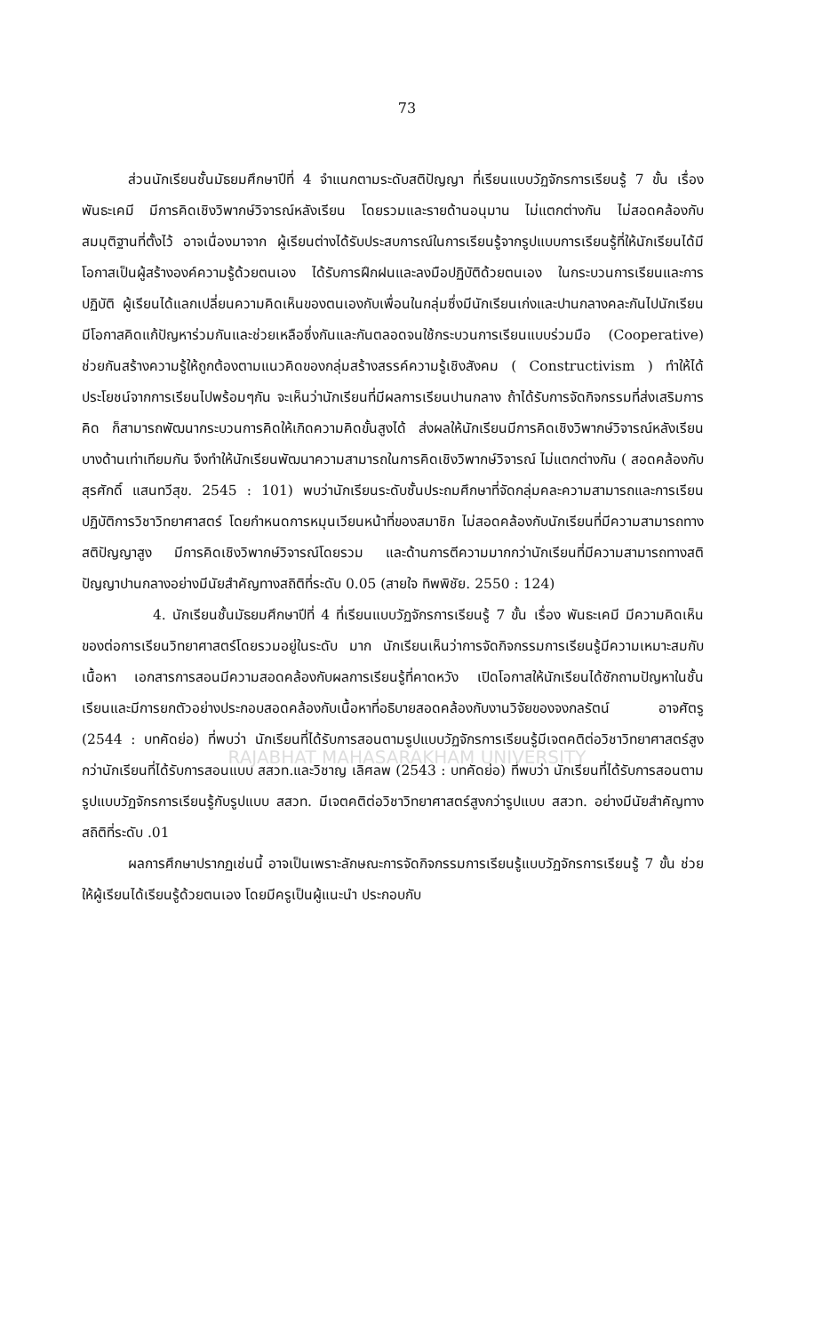73
ส่วนนักเรียนชั้นมัธยมศึกษาปีที่ 4 จำแนกตามระดับสติปัญญา ที่เรียนแบบวัฏจักรการเรียนรู้ 7 ขั้น เรื่อง พันธะเคมี มีการคิดเชิงวิพากษ์วิจารณ์หลังเรียน โดยรวมและรายด้านอนุมาน ไม่แตกต่างกัน ไม่สอดคล้องกับสมมุติฐานที่ตั้งไว้ อาจเนื่องมาจาก ผู้เรียนต่างได้รับประสบการณ์ในการเรียนรู้จากรูปแบบการเรียนรู้ที่ให้นักเรียนได้มีโอกาสเป็นผู้สร้างองค์ความรู้ด้วยตนเอง ได้รับการฝึกฝนและลงมือปฏิบัติด้วยตนเอง ในกระบวนการเรียนและการปฏิบัติ ผู้เรียนได้แลกเปลี่ยนความคิดเห็นของตนเองกับเพื่อนในกลุ่มซึ่งมีนักเรียนเก่งและปานกลางคละกันไปนักเรียนมีโอกาสคิดแก้ปัญหาร่วมกันและช่วยเหลือซึ่งกันและกันตลอดจนใช้กระบวนการเรียนแบบร่วมมือ (Cooperative) ช่วยกันสร้างความรู้ให้ถูกต้องตามแนวคิดของกลุ่มสร้างสรรค์ความรู้เชิงสังคม ( Constructivism ) ทำให้ได้ประโยชน์จากการเรียนไปพร้อมๆกัน จะเห็นว่านักเรียนที่มีผลการเรียนปานกลาง ถ้าได้รับการจัดกิจกรรมที่ส่งเสริมการคิด ก็สามารถพัฒนากระบวนการคิดให้เกิดความคิดขั้นสูงได้ ส่งผลให้นักเรียนมีการคิดเชิงวิพากษ์วิจารณ์หลังเรียนบางด้านเท่าเทียมกัน จึงทำให้นักเรียนพัฒนาความสามารถในการคิดเชิงวิพากษ์วิจารณ์ ไม่แตกต่างกัน ( สอดคล้องกับ สุรศักดิ์ แสนทวีสุข. 2545 : 101) พบว่านักเรียนระดับชั้นประถมศึกษาที่จัดกลุ่มคละความสามารถและการเรียนปฏิบัติการวิชาวิทยาศาสตร์ โดยกำหนดการหมุนเวียนหน้าที่ของสมาชิก ไม่สอดคล้องกับนักเรียนที่มีความสามารถทางสติปัญญาสูง มีการคิดเชิงวิพากษ์วิจารณ์โดยรวม และด้านการตีความมากกว่านักเรียนที่มีความสามารถทางสติปัญญาปานกลางอย่างมีนัยสำคัญทางสถิติที่ระดับ 0.05 (สายใจ ทิพพิชัย. 2550 : 124)
4. นักเรียนชั้นมัธยมศึกษาปีที่ 4 ที่เรียนแบบวัฏจักรการเรียนรู้ 7 ขั้น เรื่อง พันธะเคมี มีความคิดเห็นของต่อการเรียนวิทยาศาสตร์โดยรวมอยู่ในระดับ มาก นักเรียนเห็นว่าการจัดกิจกรรมการเรียนรู้มีความเหมาะสมกับเนื้อหา เอกสารการสอนมีความสอดคล้องกับผลการเรียนรู้ที่คาดหวัง เปิดโอกาสให้นักเรียนได้ซักถามปัญหาในชั้นเรียนและมีการยกตัวอย่างประกอบสอดคล้องกับเนื้อหาที่อธิบายสอดคล้องกับงานวิจัยของจงกลรัตน์ อาจศัตรู (2544 : บทคัดย่อ) ที่พบว่า นักเรียนที่ได้รับการสอนตามรูปแบบวัฏจักรการเรียนรู้มีเจตคติต่อวิชาวิทยาศาสตร์สูงกว่านักเรียนที่ได้รับการสอนแบบ สสวท.และวิชาญ เลิศลพ (2543 : บทคัดย่อ) ที่พบว่า นักเรียนที่ได้รับการสอนตามรูปแบบวัฏจักรการเรียนรู้กับรูปแบบ สสวท. มีเจตคติต่อวิชาวิทยาศาสตร์สูงกว่ารูปแบบ สสวท. อย่างมีนัยสำคัญทางสถิติที่ระดับ .01
ผลการศึกษาปรากฏเช่นนี้ อาจเป็นเพราะลักษณะการจัดกิจกรรมการเรียนรู้แบบวัฏจักรการเรียนรู้ 7 ขั้น ช่วยให้ผู้เรียนได้เรียนรู้ด้วยตนเอง โดยมีครูเป็นผู้แนะนำ ประกอบกับ
RAJABHAT MAHASARAKHAM UNIVERSITY